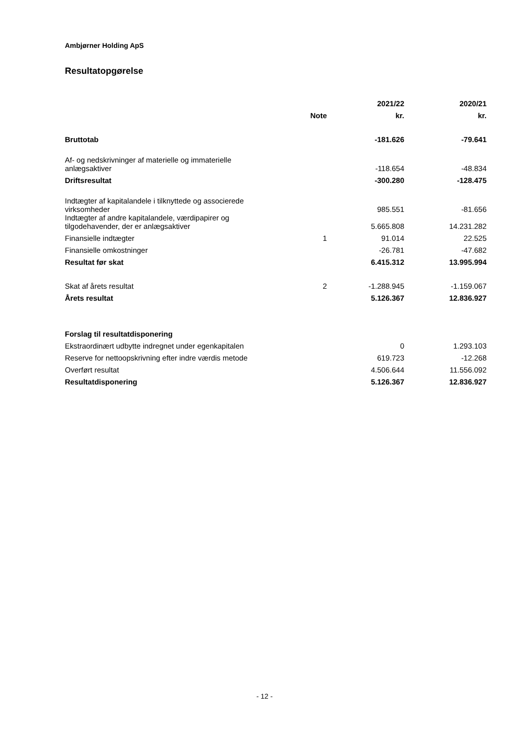Ambjørner Holding ApS
Resultatopgørelse
| | | 2021/22 | 2020/21 |
| --- | --- | --- | --- |
| | Note | kr. | kr. |
| Bruttotab | | -181.626 | -79.641 |
| Af- og nedskrivninger af materielle og immaterielle anlægsaktiver | | -118.654 | -48.834 |
| Driftsresultat | | -300.280 | -128.475 |
| Indtægter af kapitalandele i tilknyttede og associerede virksomheder | | 985.551 | -81.656 |
| Indtægter af andre kapitalandele, værdipapirer og tilgodehavender, der er anlægsaktiver | | 5.665.808 | 14.231.282 |
| Finansielle indtægter | 1 | 91.014 | 22.525 |
| Finansielle omkostninger | | -26.781 | -47.682 |
| Resultat før skat | | 6.415.312 | 13.995.994 |
| Skat af årets resultat | 2 | -1.288.945 | -1.159.067 |
| Årets resultat | | 5.126.367 | 12.836.927 |
| Forslag til resultatdisponering | | | |
| Ekstraordinært udbytte indregnet under egenkapitalen | | 0 | 1.293.103 |
| Reserve for nettoopskrivning efter indre værdis metode | | 619.723 | -12.268 |
| Overført resultat | | 4.506.644 | 11.556.092 |
| Resultatdisponering | | 5.126.367 | 12.836.927 |
- 12 -